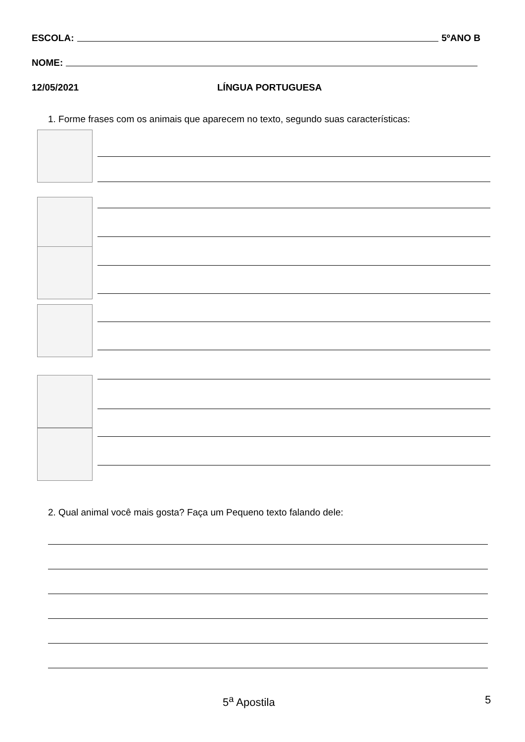ESCOLA: 5ºANO B
NOME:
12/05/2021 LÍNGUA PORTUGUESA
1. Forme frases com os animais que aparecem no texto, segundo suas características:
2. Qual animal você mais gosta? Faça um Pequeno texto falando dele:
5<sup>a</sup> Apostila 5